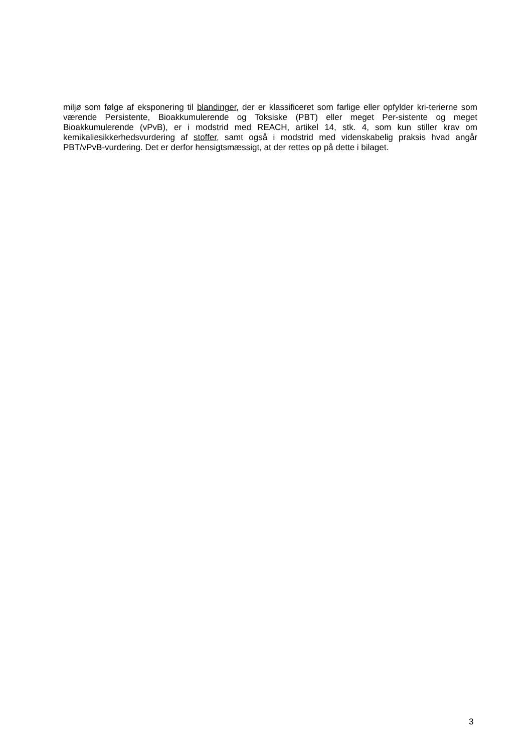miljø som følge af eksponering til blandinger, der er klassificeret som farlige eller opfylder kri-terierne som værende Persistente, Bioakkumulerende og Toksiske (PBT) eller meget Per-sistente og meget Bioakkumulerende (vPvB), er i modstrid med REACH, artikel 14, stk. 4, som kun stiller krav om kemikaliesikkerhedsvurdering af stoffer, samt også i modstrid med videnskabelig praksis hvad angår PBT/vPvB-vurdering. Det er derfor hensigtsmæssigt, at der rettes op på dette i bilaget.
3